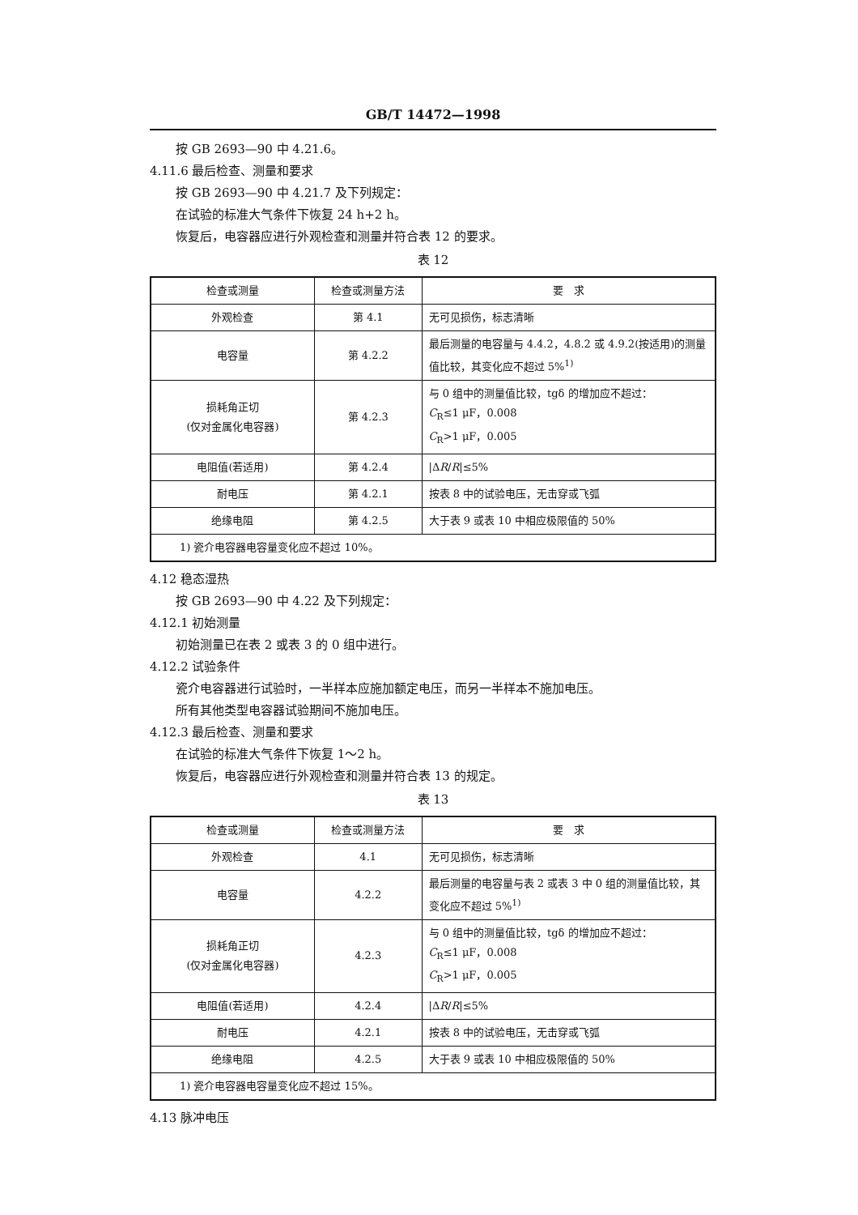GB/T 14472—1998
按 GB 2693—90 中 4.21.6。
4.11.6 最后检查、测量和要求
按 GB 2693—90 中 4.21.7 及下列规定：
在试验的标准大气条件下恢复 24 h+2 h。
恢复后，电容器应进行外观检查和测量并符合表 12 的要求。
表 12
| 检查或测量 | 检查或测量方法 | 要 求 |
| --- | --- | --- |
| 外观检查 | 第 4.1 | 无可见损伤，标志清晰 |
| 电容量 | 第 4.2.2 | 最后测量的电容量与 4.4.2，4.8.2 或 4.9.2(按适用)的测量值比较，其变化应不超过 5%<sup>1)</sup> |
| 损耗角正切 (仅对金属化电容器) | 第 4.2.3 | 与 0 组中的测量值比较，tgδ 的增加应不超过： C<sub>R</sub>≤1 μF，0.008 C<sub>R</sub>>1 μF，0.005 |
| 电阻值(若适用) | 第 4.2.4 | /Δ R / R /≤5% |
| 耐电压 | 第 4.2.1 | 按表 8 中的试验电压，无击穿或飞弧 |
| 绝缘电阻 | 第 4.2.5 | 大于表 9 或表 10 中相应极限值的 50% |
| 1) 瓷介电容器电容量变化应不超过 10%。 | | |
4.12 稳态湿热
按 GB 2693—90 中 4.22 及下列规定：
4.12.1 初始测量
初始测量已在表 2 或表 3 的 0 组中进行。
4.12.2 试验条件
瓷介电容器进行试验时，一半样本应施加额定电压，而另一半样本不施加电压。
所有其他类型电容器试验期间不施加电压。
4.12.3 最后检查、测量和要求
在试验的标准大气条件下恢复 1～2 h。
恢复后，电容器应进行外观检查和测量并符合表 13 的规定。
表 13
| 检查或测量 | 检查或测量方法 | 要 求 |
| --- | --- | --- |
| 外观检查 | 4.1 | 无可见损伤，标志清晰 |
| 电容量 | 4.2.2 | 最后测量的电容量与表 2 或表 3 中 0 组的测量值比较，其变化应不超过 5%<sup>1)</sup> |
| 损耗角正切 (仅对金属化电容器) | 4.2.3 | 与 0 组中的测量值比较，tgδ 的增加应不超过： C<sub>R</sub>≤1 μF，0.008 C<sub>R</sub>>1 μF，0.005 |
| 电阻值(若适用) | 4.2.4 | /Δ R / R /≤5% |
| 耐电压 | 4.2.1 | 按表 8 中的试验电压，无击穿或飞弧 |
| 绝缘电阻 | 4.2.5 | 大于表 9 或表 10 中相应极限值的 50% |
| 1) 瓷介电容器电容量变化应不超过 15%。 | | |
4.13 脉冲电压